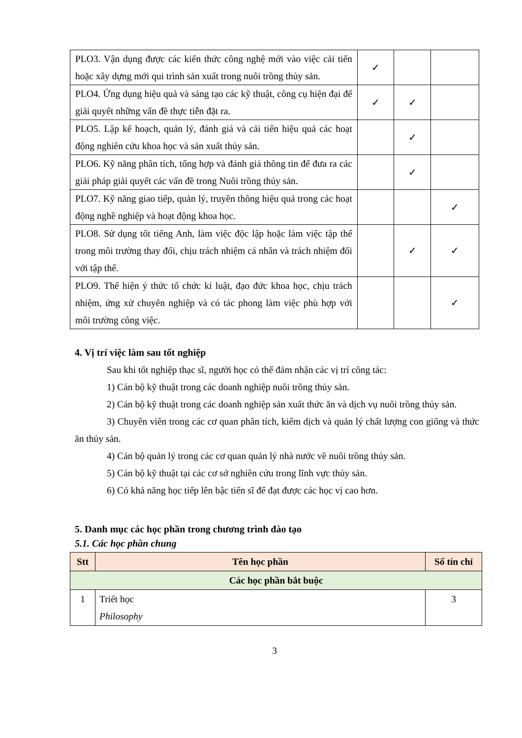| PLO3. Vận dụng được các kiến thức công nghệ mới vào việc cải tiến hoặc xây dựng mới qui trình sản xuất trong nuôi trồng thủy sản. | ✓ | | |
| PLO4. Ứng dụng hiệu quả và sáng tạo các kỹ thuật, công cụ hiện đại để giải quyết những vấn đề thực tiễn đặt ra. | ✓ | ✓ | |
| PLO5. Lập kế hoạch, quản lý, đánh giá và cải tiến hiệu quả các hoạt động nghiên cứu khoa học và sản xuất thủy sản. | | ✓ | |
| PLO6. Kỹ năng phân tích, tổng hợp và đánh giá thông tin để đưa ra các giải pháp giải quyết các vấn đề trong Nuôi trồng thủy sản. | | ✓ | |
| PLO7. Kỹ năng giao tiếp, quản lý, truyền thông hiệu quả trong các hoạt động nghề nghiệp và hoạt động khoa học. | | | ✓ |
| PLO8. Sử dụng tốt tiếng Anh, làm việc độc lập hoặc làm việc tập thể trong môi trường thay đổi, chịu trách nhiệm cá nhân và trách nhiệm đối với tập thể. | | ✓ | ✓ |
| PLO9. Thể hiện ý thức tổ chức kỉ luật, đạo đức khoa học, chịu trách nhiệm, ứng xử chuyên nghiệp và có tác phong làm việc phù hợp với môi trường công việc. | | | ✓ |
4. Vị trí việc làm sau tốt nghiệp
Sau khi tốt nghiệp thạc sĩ, người học có thể đảm nhận các vị trí công tác:
1) Cán bộ kỹ thuật trong các doanh nghiệp nuôi trồng thủy sản.
2) Cán bộ kỹ thuật trong các doanh nghiệp sản xuất thức ăn và dịch vụ nuôi trồng thủy sản.
3) Chuyên viên trong các cơ quan phân tích, kiểm dịch và quản lý chất lượng con giống và thức ăn thủy sản.
4) Cán bộ quản lý trong các cơ quan quản lý nhà nước về nuôi trồng thủy sản.
5) Cán bộ kỹ thuật tại các cơ sở nghiên cứu trong lĩnh vực thủy sản.
6) Có khả năng học tiếp lên bậc tiến sĩ để đạt được các học vị cao hơn.
5. Danh mục các học phần trong chương trình đào tạo
5.1. Các học phần chung
| Stt | Tên học phần | Số tín chỉ |
| --- | --- | --- |
| Các học phần bắt buộc | | |
| 1 | Triết học Philosophy | 3 |
3